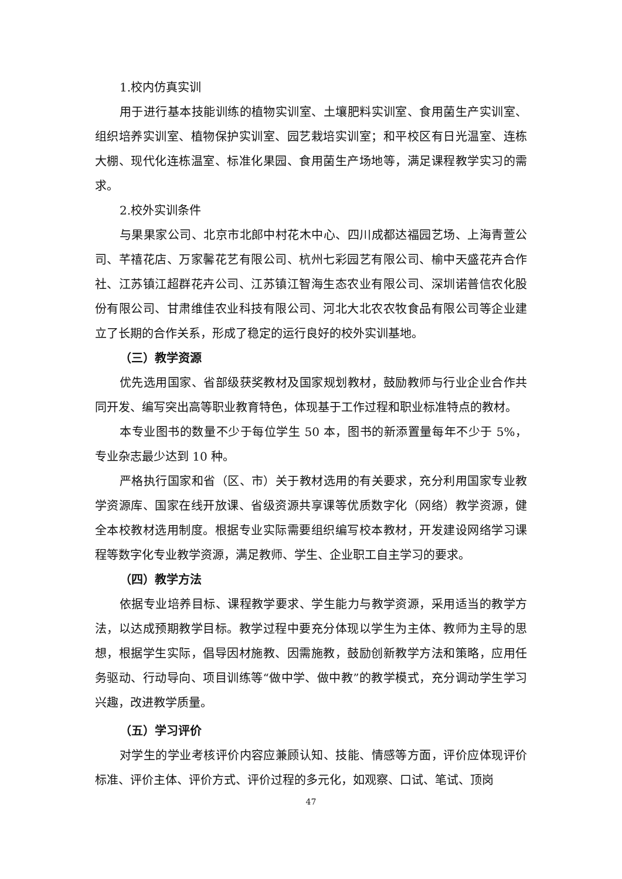1.校内仿真实训
用于进行基本技能训练的植物实训室、土壤肥料实训室、食用菌生产实训室、组织培养实训室、植物保护实训室、园艺栽培实训室；和平校区有日光温室、连栋大棚、现代化连栋温室、标准化果园、食用菌生产场地等，满足课程教学实习的需求。
2.校外实训条件
与果果家公司、北京市北郎中村花木中心、四川成都达福园艺场、上海青萱公司、芊禧花店、万家馨花艺有限公司、杭州七彩园艺有限公司、榆中天盛花卉合作社、江苏镇江超群花卉公司、江苏镇江智海生态农业有限公司、深圳诺普信农化股份有限公司、甘肃维佳农业科技有限公司、河北大北农农牧食品有限公司等企业建立了长期的合作关系，形成了稳定的运行良好的校外实训基地。
（三）教学资源
优先选用国家、省部级获奖教材及国家规划教材，鼓励教师与行业企业合作共同开发、编写突出高等职业教育特色，体现基于工作过程和职业标准特点的教材。
本专业图书的数量不少于每位学生 50 本，图书的新添置量每年不少于 5%，专业杂志最少达到 10 种。
严格执行国家和省（区、市）关于教材选用的有关要求，充分利用国家专业教学资源库、国家在线开放课、省级资源共享课等优质数字化（网络）教学资源，健全本校教材选用制度。根据专业实际需要组织编写校本教材，开发建设网络学习课程等数字化专业教学资源，满足教师、学生、企业职工自主学习的要求。
（四）教学方法
依据专业培养目标、课程教学要求、学生能力与教学资源，采用适当的教学方法，以达成预期教学目标。教学过程中要充分体现以学生为主体、教师为主导的思想，根据学生实际，倡导因材施教、因需施教，鼓励创新教学方法和策略，应用任务驱动、行动导向、项目训练等“做中学、做中教”的教学模式，充分调动学生学习兴趣，改进教学质量。
（五）学习评价
对学生的学业考核评价内容应兼顾认知、技能、情感等方面，评价应体现评价标准、评价主体、评价方式、评价过程的多元化，如观察、口试、笔试、顶岗
47